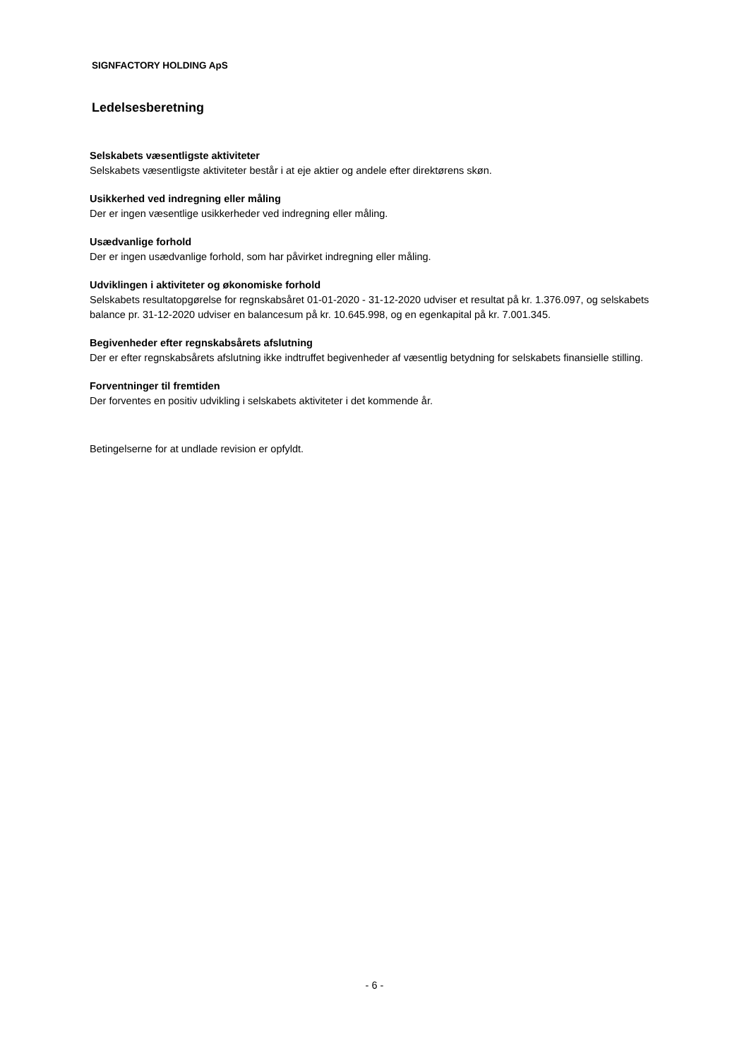SIGNFACTORY HOLDING ApS
Ledelsesberetning
Selskabets væsentligste aktiviteter
Selskabets væsentligste aktiviteter består i at eje aktier og andele efter direktørens skøn.
Usikkerhed ved indregning eller måling
Der er ingen væsentlige usikkerheder ved indregning eller måling.
Usædvanlige forhold
Der er ingen usædvanlige forhold, som har påvirket indregning eller måling.
Udviklingen i aktiviteter og økonomiske forhold
Selskabets resultatopgørelse for regnskabsåret 01-01-2020 - 31-12-2020 udviser et resultat på kr. 1.376.097, og selskabets balance pr. 31-12-2020 udviser en balancesum på kr. 10.645.998, og en egenkapital på kr. 7.001.345.
Begivenheder efter regnskabsårets afslutning
Der er efter regnskabsårets afslutning ikke indtruffet begivenheder af væsentlig betydning for selskabets finansielle stilling.
Forventninger til fremtiden
Der forventes en positiv udvikling i selskabets aktiviteter i det kommende år.
Betingelserne for at undlade revision er opfyldt.
- 6 -